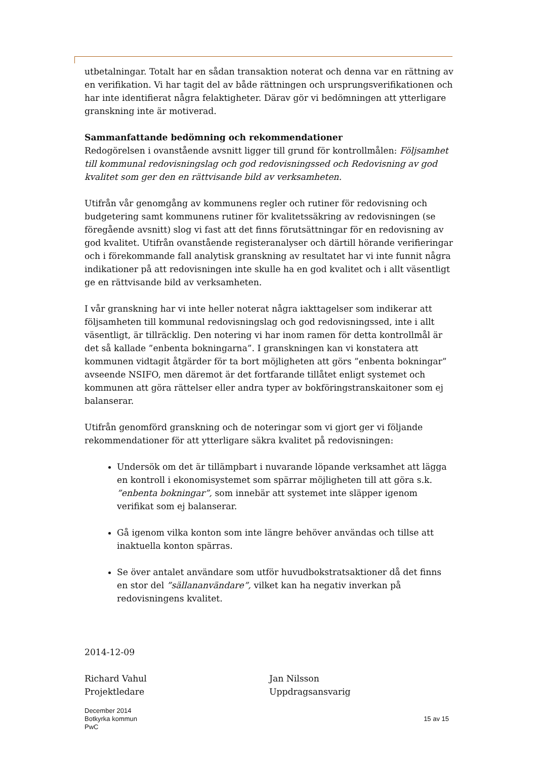utbetalningar. Totalt har en sådan transaktion noterat och denna var en rättning av en verifikation. Vi har tagit del av både rättningen och ursprungsverifikationen och har inte identifierat några felaktigheter. Därav gör vi bedömningen att ytterligare granskning inte är motiverad.
Sammanfattande bedömning och rekommendationer
Redogörelsen i ovanstående avsnitt ligger till grund för kontrollmålen: Följsamhet till kommunal redovisningslag och god redovisningssed och Redovisning av god kvalitet som ger den en rättvisande bild av verksamheten.
Utifrån vår genomgång av kommunens regler och rutiner för redovisning och budgetering samt kommunens rutiner för kvalitetssäkring av redovisningen (se föregående avsnitt) slog vi fast att det finns förutsättningar för en redovisning av god kvalitet. Utifrån ovanstående registeranalyser och därtill hörande verifieringar och i förekommande fall analytisk granskning av resultatet har vi inte funnit några indikationer på att redovisningen inte skulle ha en god kvalitet och i allt väsentligt ge en rättvisande bild av verksamheten.
I vår granskning har vi inte heller noterat några iakttagelser som indikerar att följsamheten till kommunal redovisningslag och god redovisningssed, inte i allt väsentligt, är tillräcklig. Den notering vi har inom ramen för detta kontrollmål är det så kallade ”enbenta bokningarna”. I granskningen kan vi konstatera att kommunen vidtagit åtgärder för ta bort möjligheten att görs ”enbenta bokningar” avseende NSIFO, men däremot är det fortfarande tillåtet enligt systemet och kommunen att göra rättelser eller andra typer av bokföringstranskaitoner som ej balanserar.
Utifrån genomförd granskning och de noteringar som vi gjort ger vi följande rekommendationer för att ytterligare säkra kvalitet på redovisningen:
Undersök om det är tillämpbart i nuvarande löpande verksamhet att lägga en kontroll i ekonomisystemet som spärrar möjligheten till att göra s.k. ”enbenta bokningar”, som innebär att systemet inte släpper igenom verifikat som ej balanserar.
Gå igenom vilka konton som inte längre behöver användas och tillse att inaktuella konton spärras.
Se över antalet användare som utför huvudbokstratsaktioner då det finns en stor del ”sällananvändare”, vilket kan ha negativ inverkan på redovisningens kvalitet.
2014-12-09
Richard Vahul
Projektledare
Jan Nilsson
Uppdragsansvarig
December 2014
Botkyrka kommun
PwC
15 av 15